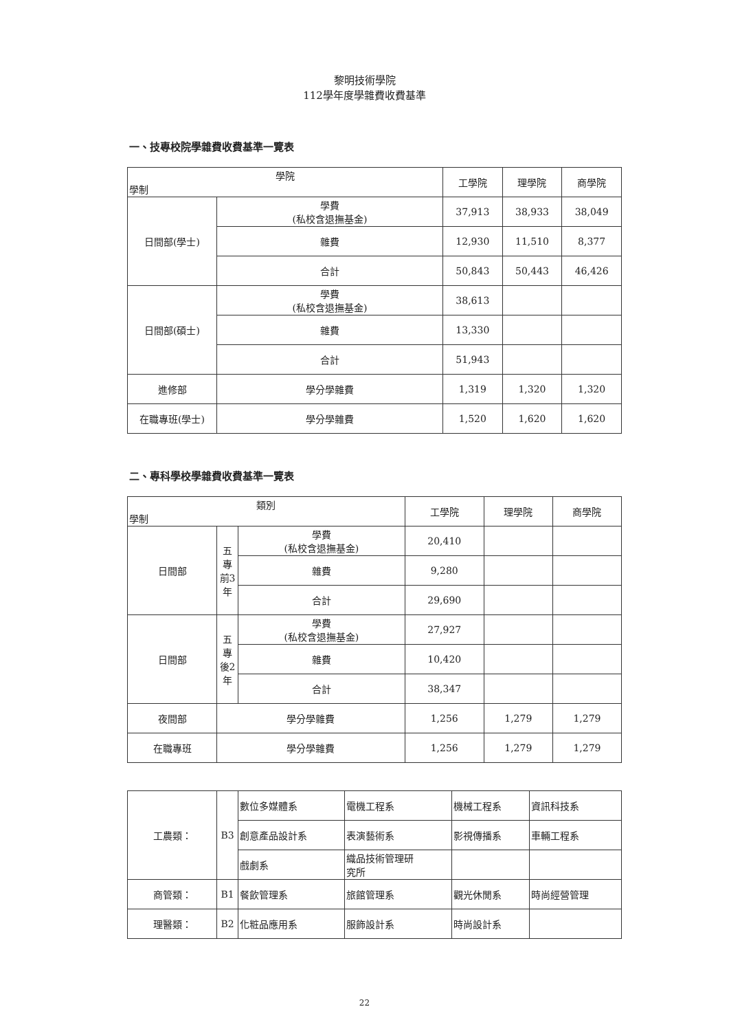黎明技術學院
112學年度學雜費收費基準
一、技專校院學雜費收費基準一覽表
| 學院 學制 | | 工學院 | 理學院 | 商學院 |
| --- | --- | --- | --- | --- |
| 日間部(學士) | 學費 (私校含退撫基金) | 37,913 | 38,933 | 38,049 |
| | 雜費 | 12,930 | 11,510 | 8,377 |
| | 合計 | 50,843 | 50,443 | 46,426 |
| 日間部(碩士) | 學費 (私校含退撫基金) | 38,613 | | |
| | 雜費 | 13,330 | | |
| | 合計 | 51,943 | | |
| 進修部 | 學分學雜費 | 1,319 | 1,320 | 1,320 |
| 在職專班(學士) | 學分學雜費 | 1,520 | 1,620 | 1,620 |
二、專科學校學雜費收費基準一覽表
| 類別 學制 | | | 工學院 | 理學院 | 商學院 |
| --- | --- | --- | --- | --- | --- |
| 日間部 | 五 專 前3 年 | 學費 (私校含退撫基金) | 20,410 | | |
| | | 雜費 | 9,280 | | |
| | | 合計 | 29,690 | | |
| 日間部 | 五 專 後2 年 | 學費 (私校含退撫基金) | 27,927 | | |
| | | 雜費 | 10,420 | | |
| | | 合計 | 38,347 | | |
| 夜間部 | 學分學雜費 | | 1,256 | 1,279 | 1,279 |
| 在職專班 | 學分學雜費 | | 1,256 | 1,279 | 1,279 |
| 工農類： | B3 | 數位多媒體系 | 電機工程系 | 機械工程系 | 資訊科技系 |
| | | 創意產品設計系 | 表演藝術系 | 影視傳播系 | 車輛工程系 |
| | | 戲劇系 | 織品技術管理研 究所 | | |
| 商管類： | B1 | 餐飲管理系 | 旅館管理系 | 觀光休閒系 | 時尚經營管理 |
| 理醫類： | B2 | 化粧品應用系 | 服飾設計系 | 時尚設計系 | |
22